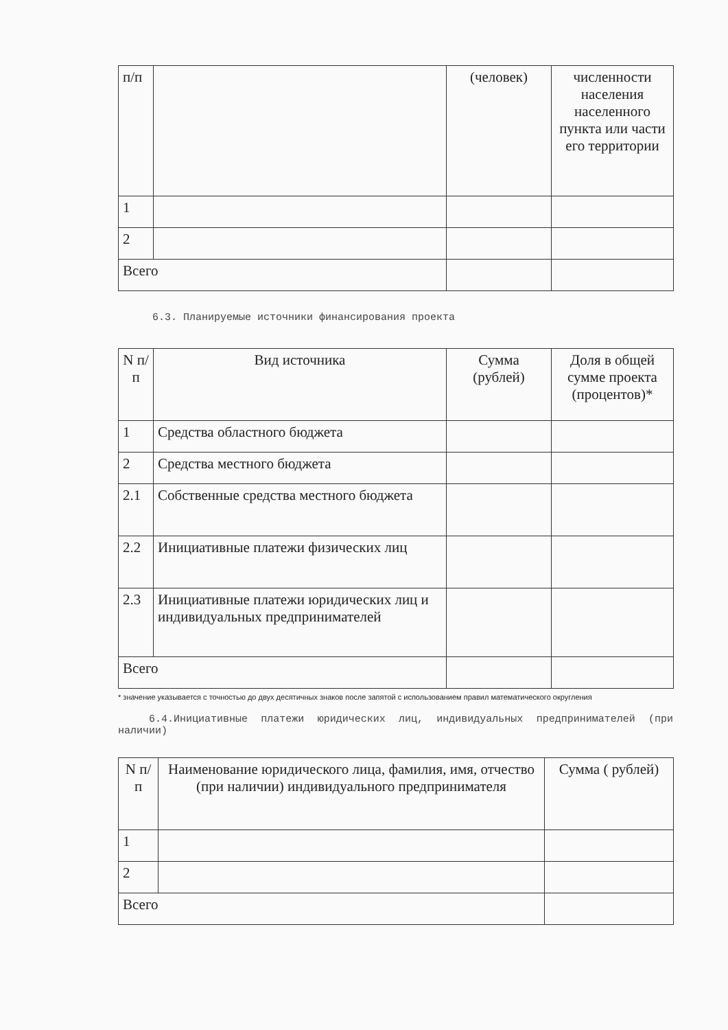| п/п | | (человек) | численности населения населенного пункта или части его территории |
| 1 | | | |
| 2 | | | |
| Всего | | | |
6.3. Планируемые источники финансирования проекта
| N п/п | Вид источника | Сумма (рублей) | Доля в общей сумме проекта (процентов)* |
| --- | --- | --- | --- |
| 1 | Средства областного бюджета | | |
| 2 | Средства местного бюджета | | |
| 2.1 | Собственные средства местного бюджета | | |
| 2.2 | Инициативные платежи физических лиц | | |
| 2.3 | Инициативные платежи юридических лиц и индивидуальных предпринимателей | | |
| Всего | | | |
* значение указывается с точностью до двух десятичных знаков после запятой с использованием правил математического округления
6.4.Инициативные платежи юридических лиц, индивидуальных предпринимателей (при наличии)
| N п/п | Наименование юридического лица, фамилия, имя, отчество (при наличии) индивидуального предпринимателя | Сумма ( рублей) |
| --- | --- | --- |
| 1 | | |
| 2 | | |
| Всего | | |